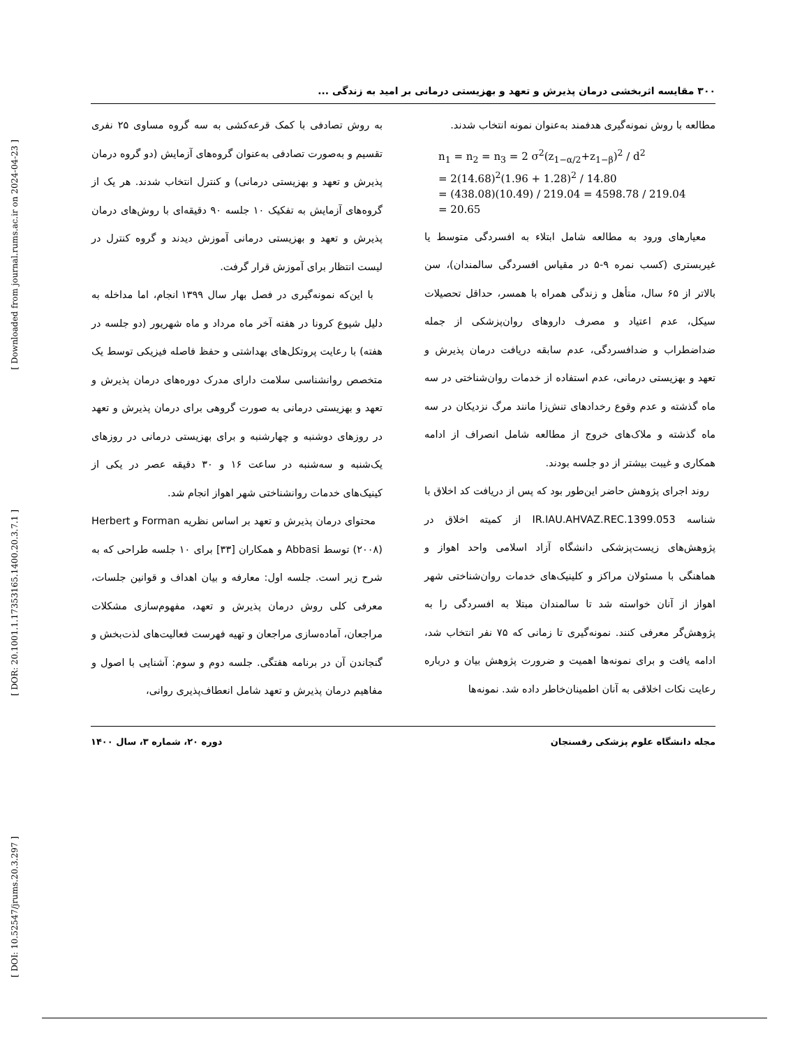[ Downloaded from journal.rums.ac.ir on 2024-04-23 ]
[ DOR: 20.1001.1.17353165.1400.20.3.7.1 ]
[ DOI: 10.52547/jrums.20.3.297 ]
۳۰۰ مقایسه اثربخشی درمان پذیرش و تعهد و بهزیستی درمانی بر امید به زندگی ...
مطالعه با روش نمونه‌گیری هدفمند به‌عنوان نمونه انتخاب شدند.
n<sub>1</sub> = n<sub>2</sub> = n<sub>3</sub> = 2 σ<sup>2</sup>(z<sub>1−α/2</sub>+z<sub>1−β</sub>)<sup>2</sup> / d<sup>2</sup>
= 2(14.68)<sup>2</sup>(1.96 + 1.28)<sup>2</sup> / 14.80
= (438.08)(10.49) / 219.04 = 4598.78 / 219.04
= 20.65
معیارهای ورود به مطالعه شامل ابتلاء به افسردگی متوسط یا غیربستری (کسب نمره ۹-۵ در مقیاس افسردگی سالمندان)، سن بالاتر از ۶۵ سال، متأهل و زندگی همراه با همسر، حداقل تحصیلات سیکل، عدم اعتیاد و مصرف داروهای روان‌پزشکی از جمله ضداضطراب و ضدافسردگی، عدم سابقه دریافت درمان پذیرش و تعهد و بهزیستی درمانی، عدم استفاده از خدمات روان‌شناختی در سه ماه گذشته و عدم وقوع رخدادهای تنش‌زا مانند مرگ نزدیکان در سه ماه گذشته و ملاک‌های خروج از مطالعه شامل انصراف از ادامه همکاری و غیبت بیشتر از دو جلسه بودند.
روند اجرای پژوهش حاضر این‌طور بود که پس از دریافت کد اخلاق با شناسه IR.IAU.AHVAZ.REC.1399.053 از کمیته اخلاق در پژوهش‌های زیست‌پزشکی دانشگاه آزاد اسلامی واحد اهواز و هماهنگی با مسئولان مراکز و کلینیک‌های خدمات روان‌شناختی شهر اهواز از آنان خواسته شد تا سالمندان مبتلا به افسردگی را به پژوهش‌گر معرفی کنند. نمونه‌گیری تا زمانی که ۷۵ نفر انتخاب شد، ادامه یافت و برای نمونه‌ها اهمیت و ضرورت پژوهش بیان و درباره رعایت نکات اخلاقی به آنان اطمینان‌خاطر داده شد. نمونه‌ها
به روش تصادفی با کمک قرعه‌کشی به سه گروه مساوی ۲۵ نفری تقسیم و به‌صورت تصادفی به‌عنوان گروه‌های آزمایش (دو گروه درمان پذیرش و تعهد و بهزیستی درمانی) و کنترل انتخاب شدند. هر یک از گروه‌های آزمایش به تفکیک ۱۰ جلسه ۹۰ دقیقه‌ای با روش‌های درمان پذیرش و تعهد و بهزیستی درمانی آموزش دیدند و گروه کنترل در لیست انتظار برای آموزش قرار گرفت.
با این‌که نمونه‌گیری در فصل بهار سال ۱۳۹۹ انجام، اما مداخله به دلیل شیوع کرونا در هفته آخر ماه مرداد و ماه شهریور (دو جلسه در هفته) با رعایت پروتکل‌های بهداشتی و حفظ فاصله فیزیکی توسط یک متخصص روانشناسی سلامت دارای مدرک دوره‌های درمان پذیرش و تعهد و بهزیستی درمانی به صورت گروهی برای درمان پذیرش و تعهد در روزهای دوشنبه و چهارشنبه و برای بهزیستی درمانی در روزهای یک‌شنبه و سه‌شنبه در ساعت ۱۶ و ۳۰ دقیقه عصر در یکی از کینیک‌های خدمات روانشناختی شهر اهواز انجام شد.
محتوای درمان پذیرش و تعهد بر اساس نظریه Forman و Herbert (۲۰۰۸) توسط Abbasi و همکاران [۳۳] برای ۱۰ جلسه طراحی که به شرح زیر است. جلسه اول: معارفه و بیان اهداف و قوانین جلسات، معرفی کلی روش درمان پذیرش و تعهد، مفهوم‌سازی مشکلات مراجعان، آماده‌سازی مراجعان و تهیه فهرست فعالیت‌های لذت‌بخش و گنجاندن آن در برنامه هفتگی. جلسه دوم و سوم: آشنایی با اصول و مفاهیم درمان پذیرش و تعهد شامل انعطاف‌پذیری روانی،
مجله دانشگاه علوم پزشکی رفسنجان دوره ۲۰، شماره ۳، سال ۱۴۰۰